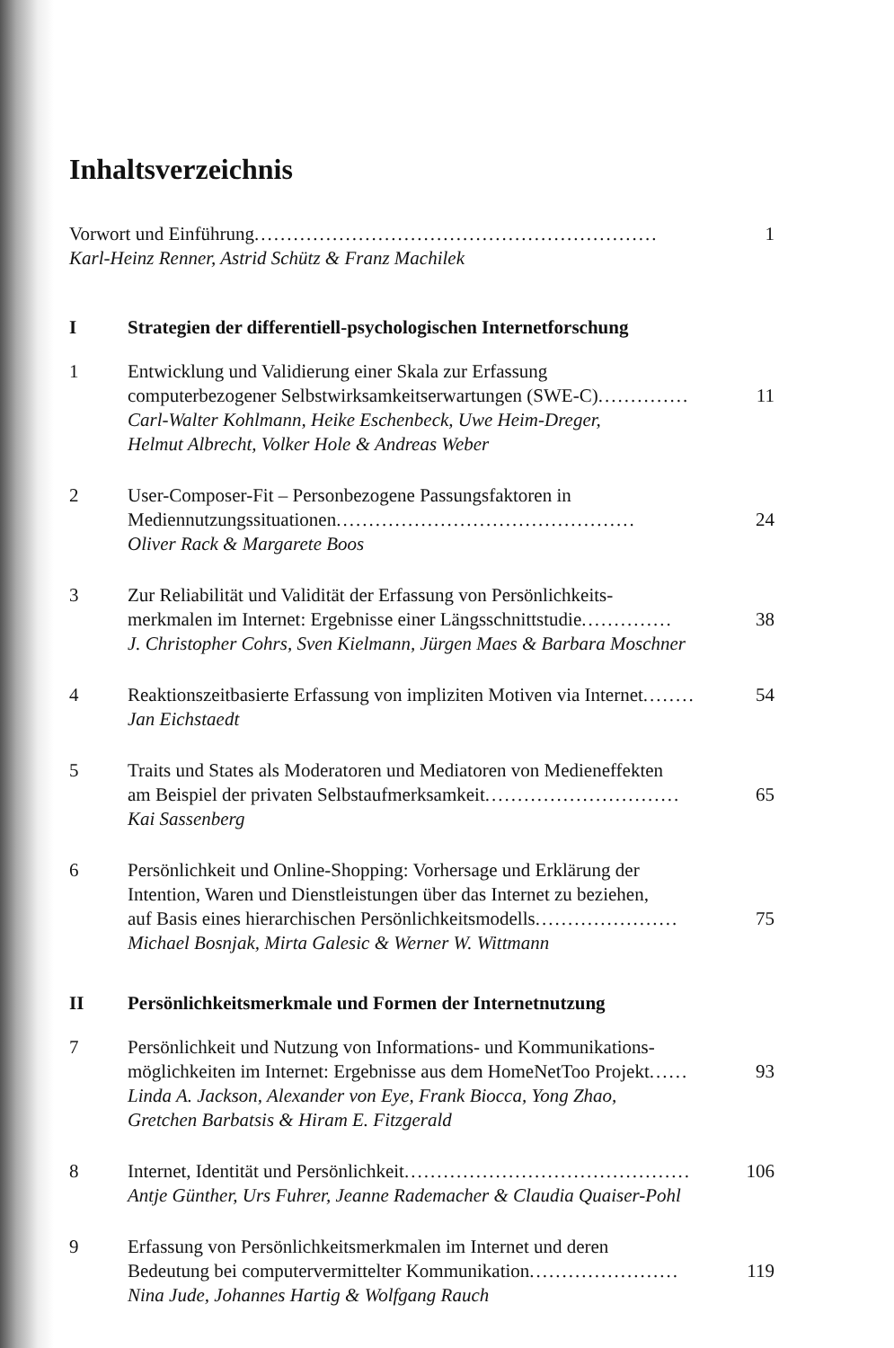Inhaltsverzeichnis
Vorwort und Einführung .............................................................. 1
Karl-Heinz Renner, Astrid Schütz & Franz Machilek
I Strategien der differentiell-psychologischen Internetforschung
1 Entwicklung und Validierung einer Skala zur Erfassung
computerbezogener Selbstwirksamkeitserwartungen (SWE-C) .............. 11
Carl-Walter Kohlmann, Heike Eschenbeck, Uwe Heim-Dreger,
Helmut Albrecht, Volker Hole & Andreas Weber
2 User-Composer-Fit – Personbezogene Passungsfaktoren in
Mediennutzungssituationen .............................................. 24
Oliver Rack & Margarete Boos
3 Zur Reliabilität und Validität der Erfassung von Persönlichkeits-
merkmalen im Internet: Ergebnisse einer Längsschnittstudie .............. 38
J. Christopher Cohrs, Sven Kielmann, Jürgen Maes & Barbara Moschner
4 Reaktionszeitbasierte Erfassung von impliziten Motiven via Internet ........ 54
Jan Eichstaedt
5 Traits und States als Moderatoren und Mediatoren von Medieneffekten
am Beispiel der privaten Selbstaufmerksamkeit .............................. 65
Kai Sassenberg
6 Persönlichkeit und Online-Shopping: Vorhersage und Erklärung der
Intention, Waren und Dienstleistungen über das Internet zu beziehen,
auf Basis eines hierarchischen Persönlichkeitsmodells ...................... 75
Michael Bosnjak, Mirta Galesic & Werner W. Wittmann
II Persönlichkeitsmerkmale und Formen der Internetnutzung
7 Persönlichkeit und Nutzung von Informations- und Kommunikations-
möglichkeiten im Internet: Ergebnisse aus dem HomeNetToo Projekt ...... 93
Linda A. Jackson, Alexander von Eye, Frank Biocca, Yong Zhao,
Gretchen Barbatsis & Hiram E. Fitzgerald
8 Internet, Identität und Persönlichkeit ............................................ 106
Antje Günther, Urs Fuhrer, Jeanne Rademacher & Claudia Quaiser-Pohl
9 Erfassung von Persönlichkeitsmerkmalen im Internet und deren
Bedeutung bei computervermittelter Kommunikation ....................... 119
Nina Jude, Johannes Hartig & Wolfgang Rauch